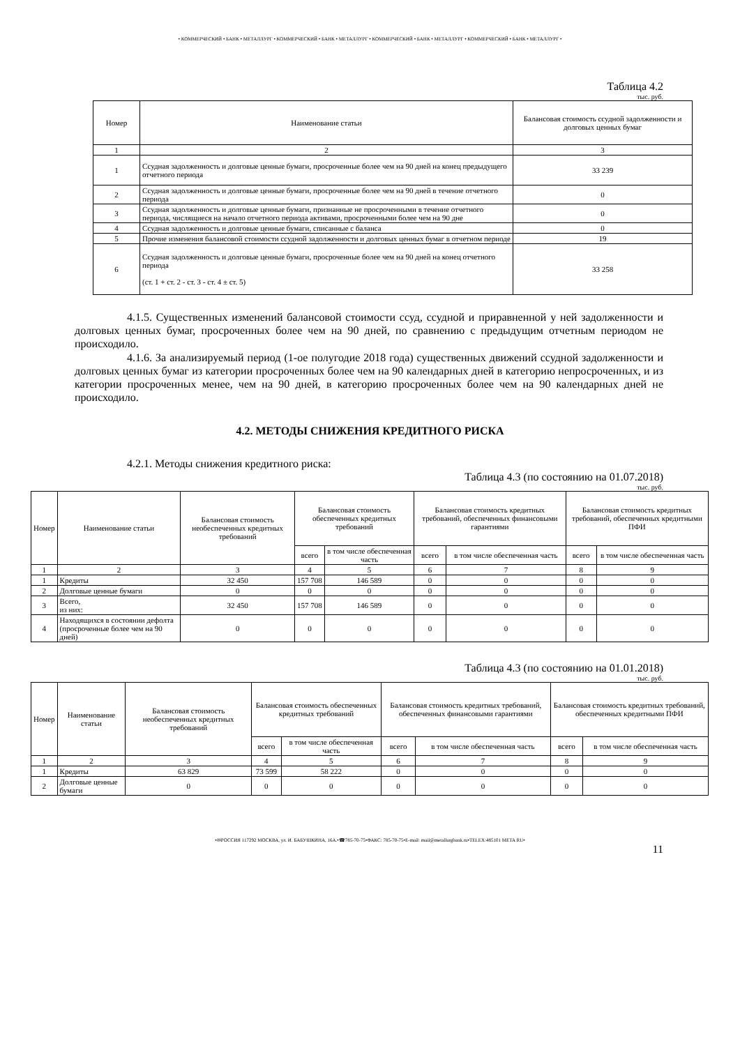• КОММЕРЧЕСКИЙ • БАНК • МЕТАЛЛУРГ • КОММЕРЧЕСКИЙ • БАНК • МЕТАЛЛУРГ • КОММЕРЧЕСКИЙ • БАНК • МЕТАЛЛУРГ • КОММЕРЧЕСКИЙ • БАНК • МЕТАЛЛУРГ •
Таблица 4.2
тыс. руб.
| Номер | Наименование статьи | Балансовая стоимость ссудной задолженности и долговых ценных бумаг |
| --- | --- | --- |
| 1 | 2 | 3 |
| 1 | Ссудная задолженность и долговые ценные бумаги, просроченные более чем на 90 дней на конец предыдущего отчетного периода | 33 239 |
| 2 | Ссудная задолженность и долговые ценные бумаги, просроченные более чем на 90 дней в течение отчетного периода | 0 |
| 3 | Ссудная задолженность и долговые ценные бумаги, признанные не просроченными в течение отчетного периода, числящиеся на начало отчетного периода активами, просроченными более чем на 90 дне | 0 |
| 4 | Ссудная задолженность и долговые ценные бумаги, списанные с баланса | 0 |
| 5 | Прочие изменения балансовой стоимости ссудной задолженности и долговых ценных бумаг в отчетном периоде | 19 |
| 6 | Ссудная задолженность и долговые ценные бумаги, просроченные более чем на 90 дней на конец отчетного периода (ст. 1 + ст. 2 - ст. 3 - ст. 4 ± ст. 5) | 33 258 |
4.1.5. Существенных изменений балансовой стоимости ссуд, ссудной и приравненной у ней задолженности и долговых ценных бумаг, просроченных более чем на 90 дней, по сравнению с предыдущим отчетным периодом не происходило.
4.1.6. За анализируемый период (1-ое полугодие 2018 года) существенных движений ссудной задолженности и долговых ценных бумаг из категории просроченных более чем на 90 календарных дней в категорию непросроченных, и из категории просроченных менее, чем на 90 дней, в категорию просроченных более чем на 90 календарных дней не происходило.
4.2. МЕТОДЫ СНИЖЕНИЯ КРЕДИТНОГО РИСКА
4.2.1. Методы снижения кредитного риска:
Таблица 4.3 (по состоянию на 01.07.2018)
тыс. руб.
| Номер | Наименование статьи | Балансовая стоимость необеспеченных кредитных требований | Балансовая стоимость обеспеченных кредитных требований | | Балансовая стоимость кредитных требований, обеспеченных финансовыми гарантиями | | Балансовая стоимость кредитных требований, обеспеченных кредитными ПФИ | |
| --- | --- | --- | --- | --- | --- | --- | --- | --- |
| | | | всего | в том числе обеспеченная часть | всего | в том числе обеспеченная часть | всего | в том числе обеспеченная часть |
| 1 | 2 | 3 | 4 | 5 | 6 | 7 | 8 | 9 |
| 1 | Кредиты | 32 450 | 157 708 | 146 589 | 0 | 0 | 0 | 0 |
| 2 | Долговые ценные бумаги | 0 | 0 | 0 | 0 | 0 | 0 | 0 |
| 3 | Всего, из них: | 32 450 | 157 708 | 146 589 | 0 | 0 | 0 | 0 |
| 4 | Находящихся в состоянии дефолта (просроченные более чем на 90 дней) | 0 | 0 | 0 | 0 | 0 | 0 | 0 |
Таблица 4.3 (по состоянию на 01.01.2018)
тыс. руб.
| Номер | Наименование статьи | Балансовая стоимость необеспеченных кредитных требований | Балансовая стоимость обеспеченных кредитных требований | | Балансовая стоимость кредитных требований, обеспеченных финансовыми гарантиями | | Балансовая стоимость кредитных требований, обеспеченных кредитными ПФИ | |
| --- | --- | --- | --- | --- | --- | --- | --- | --- |
| | | | всего | в том числе обеспеченная часть | всего | в том числе обеспеченная часть | всего | в том числе обеспеченная часть |
| 1 | 2 | 3 | 4 | 5 | 6 | 7 | 8 | 9 |
| 1 | Кредиты | 63 829 | 73 599 | 58 222 | 0 | 0 | 0 | 0 |
| 2 | Долговые ценные бумаги | 0 | 0 | 0 | 0 | 0 | 0 | 0 |
•✉РОССИЯ 117292 МОСКВА, ул. И. БАБУШКИНА, 16А.•☎785-70-75•ФАКС: 785-70-75•E-mail: mail@metallurgbank.ru•TELEX:485101 META RU•
11